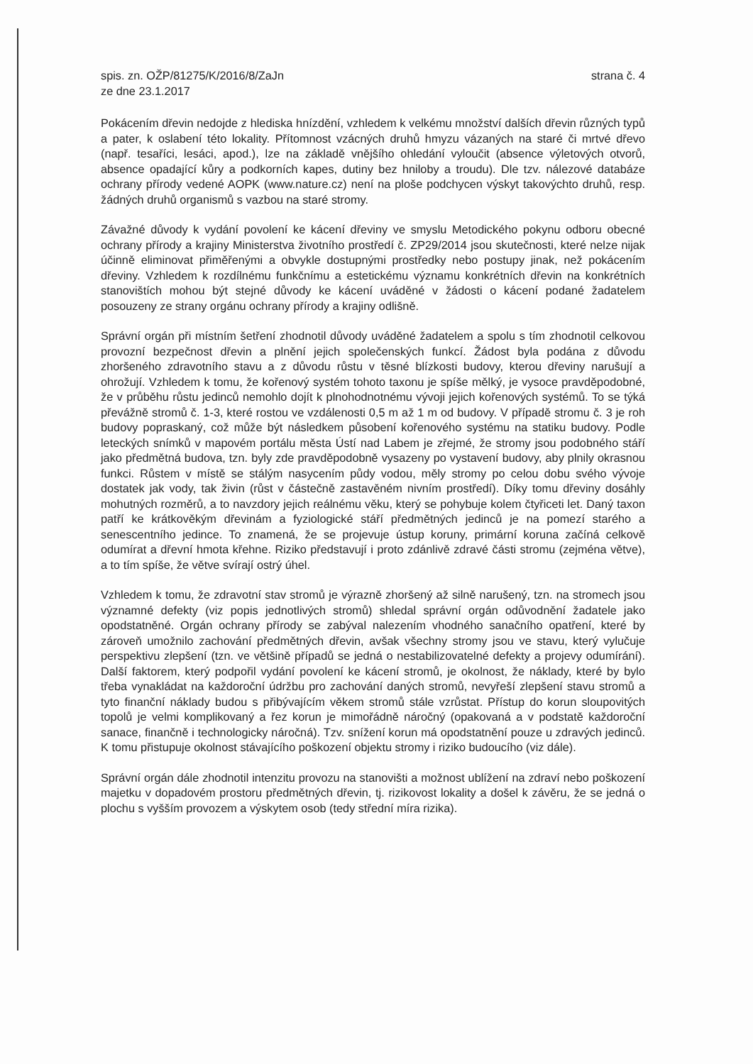spis. zn. OŽP/81275/K/2016/8/ZaJn
ze dne 23.1.2017
strana č. 4
Pokácením dřevin nedojde z hlediska hnízdění, vzhledem k velkému množství dalších dřevin různých typů a pater, k oslabení této lokality. Přítomnost vzácných druhů hmyzu vázaných na staré či mrtvé dřevo (např. tesaříci, lesáci, apod.), lze na základě vnějšího ohledání vyloučit (absence výletových otvorů, absence opadající kůry a podkorních kapes, dutiny bez hniloby a troudu). Dle tzv. nálezové databáze ochrany přírody vedené AOPK (www.nature.cz) není na ploše podchycen výskyt takovýchto druhů, resp. žádných druhů organismů s vazbou na staré stromy.
Závažné důvody k vydání povolení ke kácení dřeviny ve smyslu Metodického pokynu odboru obecné ochrany přírody a krajiny Ministerstva životního prostředí č. ZP29/2014 jsou skutečnosti, které nelze nijak účinně eliminovat přiměřenými a obvykle dostupnými prostředky nebo postupy jinak, než pokácením dřeviny. Vzhledem k rozdílnému funkčnímu a estetickému významu konkrétních dřevin na konkrétních stanovištích mohou být stejné důvody ke kácení uváděné v žádosti o kácení podané žadatelem posouzeny ze strany orgánu ochrany přírody a krajiny odlišně.
Správní orgán při místním šetření zhodnotil důvody uváděné žadatelem a spolu s tím zhodnotil celkovou provozní bezpečnost dřevin a plnění jejich společenských funkcí. Žádost byla podána z důvodu zhoršeného zdravotního stavu a z důvodu růstu v těsné blízkosti budovy, kterou dřeviny narušují a ohrožují. Vzhledem k tomu, že kořenový systém tohoto taxonu je spíše mělký, je vysoce pravděpodobné, že v průběhu růstu jedinců nemohlo dojít k plnohodnotnému vývoji jejich kořenových systémů. To se týká převážně stromů č. 1-3, které rostou ve vzdálenosti 0,5 m až 1 m od budovy. V případě stromu č. 3 je roh budovy popraskaný, což může být následkem působení kořenového systému na statiku budovy. Podle leteckých snímků v mapovém portálu města Ústí nad Labem je zřejmé, že stromy jsou podobného stáří jako předmětná budova, tzn. byly zde pravděpodobně vysazeny po vystavení budovy, aby plnily okrasnou funkci. Růstem v místě se stálým nasycením půdy vodou, měly stromy po celou dobu svého vývoje dostatek jak vody, tak živin (růst v částečně zastavěném nivním prostředí). Díky tomu dřeviny dosáhly mohutných rozměrů, a to navzdory jejich reálnému věku, který se pohybuje kolem čtyřiceti let. Daný taxon patří ke krátkověkým dřevinám a fyziologické stáří předmětných jedinců je na pomezí starého a senescentního jedince. To znamená, že se projevuje ústup koruny, primární koruna začíná celkově odumírat a dřevní hmota křehne. Riziko představují i proto zdánlivě zdravé části stromu (zejména větve), a to tím spíše, že větve svírají ostrý úhel.
Vzhledem k tomu, že zdravotní stav stromů je výrazně zhoršený až silně narušený, tzn. na stromech jsou významné defekty (viz popis jednotlivých stromů) shledal správní orgán odůvodnění žadatele jako opodstatněné. Orgán ochrany přírody se zabýval nalezením vhodného sanačního opatření, které by zároveň umožnilo zachování předmětných dřevin, avšak všechny stromy jsou ve stavu, který vylučuje perspektivu zlepšení (tzn. ve většině případů se jedná o nestabilizovatelné defekty a projevy odumírání). Další faktorem, který podpořil vydání povolení ke kácení stromů, je okolnost, že náklady, které by bylo třeba vynakládat na každoroční údržbu pro zachování daných stromů, nevyřeší zlepšení stavu stromů a tyto finanční náklady budou s přibývajícím věkem stromů stále vzrůstat. Přístup do korun sloupovitých topolů je velmi komplikovaný a řez korun je mimořádně náročný (opakovaná a v podstatě každoroční sanace, finančně i technologicky náročná). Tzv. snížení korun má opodstatnění pouze u zdravých jedinců. K tomu přistupuje okolnost stávajícího poškození objektu stromy i riziko budoucího (viz dále).
Správní orgán dále zhodnotil intenzitu provozu na stanovišti a možnost ublížení na zdraví nebo poškození majetku v dopadovém prostoru předmětných dřevin, tj. rizikovost lokality a došel k závěru, že se jedná o plochu s vyšším provozem a výskytem osob (tedy střední míra rizika).